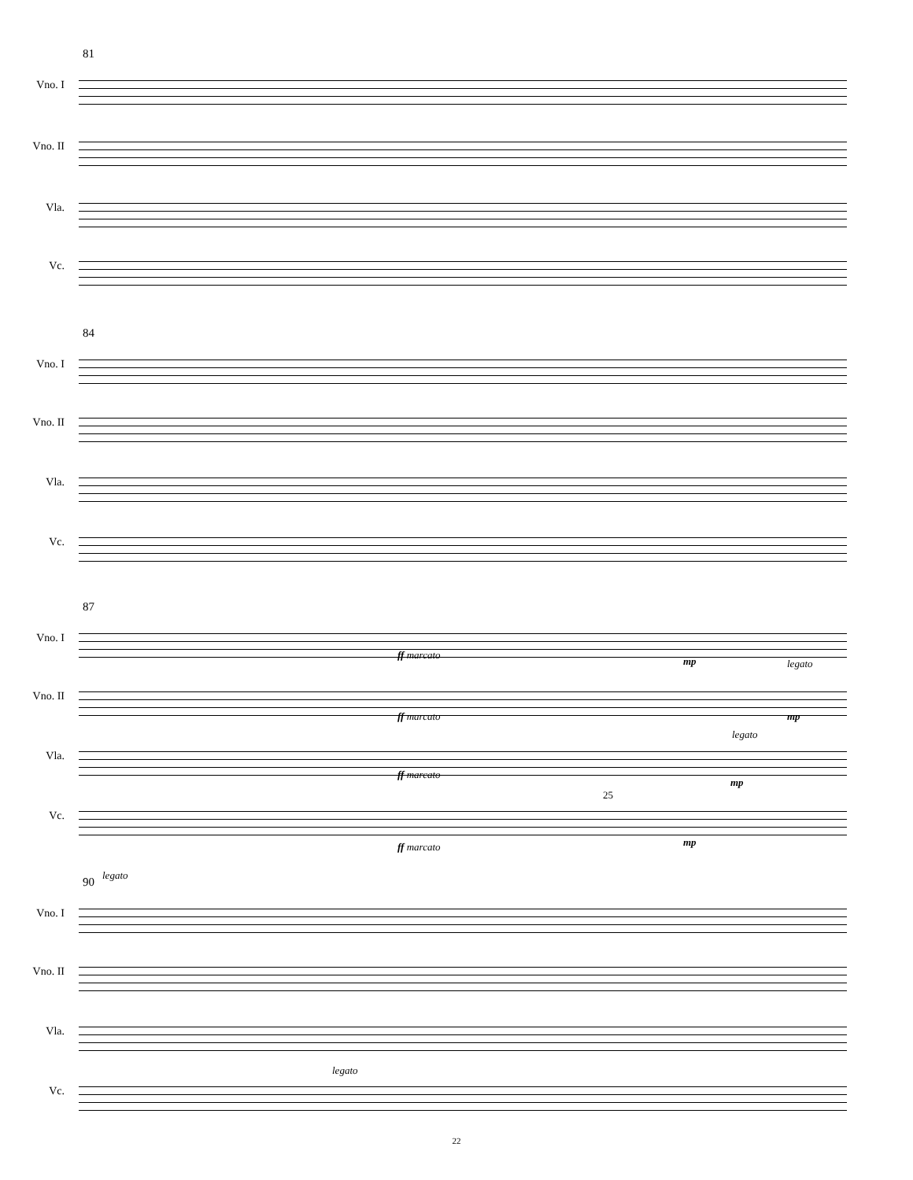81
Vno. I
Vno. II
Vla.
Vc.
84
Vno. I
Vno. II
Vla.
Vc.
87
Vno. I
ff marcato
mp legato
Vno. II
ff marcato mp
Vla.
ff marcato
legato
mp
Vc.
25
ff marcato mp
legato
90
Vno. I
Vno. II
Vla.
legato
Vc.
22